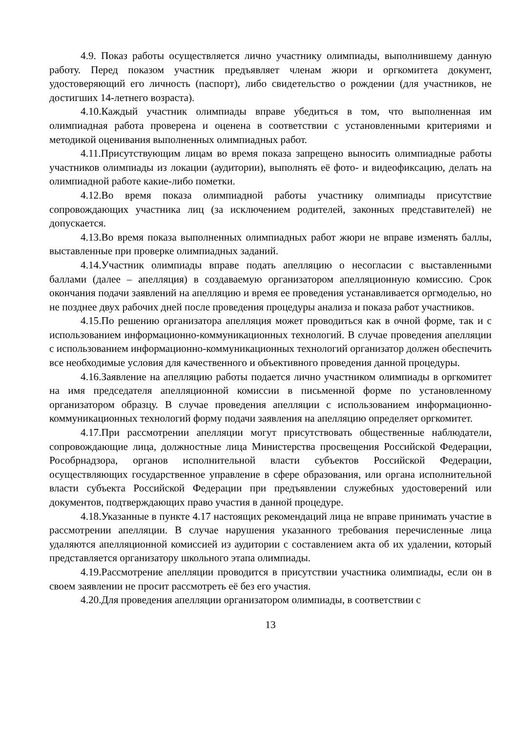4.9. Показ работы осуществляется лично участнику олимпиады, выполнившему данную работу. Перед показом участник предъявляет членам жюри и оргкомитета документ, удостоверяющий его личность (паспорт), либо свидетельство о рождении (для участников, не достигших 14-летнего возраста).
4.10.Каждый участник олимпиады вправе убедиться в том, что выполненная им олимпиадная работа проверена и оценена в соответствии с установленными критериями и методикой оценивания выполненных олимпиадных работ.
4.11.Присутствующим лицам во время показа запрещено выносить олимпиадные работы участников олимпиады из локации (аудитории), выполнять её фото- и видеофиксацию, делать на олимпиадной работе какие-либо пометки.
4.12.Во время показа олимпиадной работы участнику олимпиады присутствие сопровождающих участника лиц (за исключением родителей, законных представителей) не допускается.
4.13.Во время показа выполненных олимпиадных работ жюри не вправе изменять баллы, выставленные при проверке олимпиадных заданий.
4.14.Участник олимпиады вправе подать апелляцию о несогласии с выставленными баллами (далее – апелляция) в создаваемую организатором апелляционную комиссию. Срок окончания подачи заявлений на апелляцию и время ее проведения устанавливается оргмоделью, но не позднее двух рабочих дней после проведения процедуры анализа и показа работ участников.
4.15.По решению организатора апелляция может проводиться как в очной форме, так и с использованием информационно-коммуникационных технологий. В случае проведения апелляции с использованием информационно-коммуникационных технологий организатор должен обеспечить все необходимые условия для качественного и объективного проведения данной процедуры.
4.16.Заявление на апелляцию работы подается лично участником олимпиады в оргкомитет на имя председателя апелляционной комиссии в письменной форме по установленному организатором образцу. В случае проведения апелляции с использованием информационно-коммуникационных технологий форму подачи заявления на апелляцию определяет оргкомитет.
4.17.При рассмотрении апелляции могут присутствовать общественные наблюдатели, сопровождающие лица, должностные лица Министерства просвещения Российской Федерации, Рособрнадзора, органов исполнительной власти субъектов Российской Федерации, осуществляющих государственное управление в сфере образования, или органа исполнительной власти субъекта Российской Федерации при предъявлении служебных удостоверений или документов, подтверждающих право участия в данной процедуре.
4.18.Указанные в пункте 4.17 настоящих рекомендаций лица не вправе принимать участие в рассмотрении апелляции. В случае нарушения указанного требования перечисленные лица удаляются апелляционной комиссией из аудитории с составлением акта об их удалении, который представляется организатору школьного этапа олимпиады.
4.19.Рассмотрение апелляции проводится в присутствии участника олимпиады, если он в своем заявлении не просит рассмотреть её без его участия.
4.20.Для проведения апелляции организатором олимпиады, в соответствии с
13